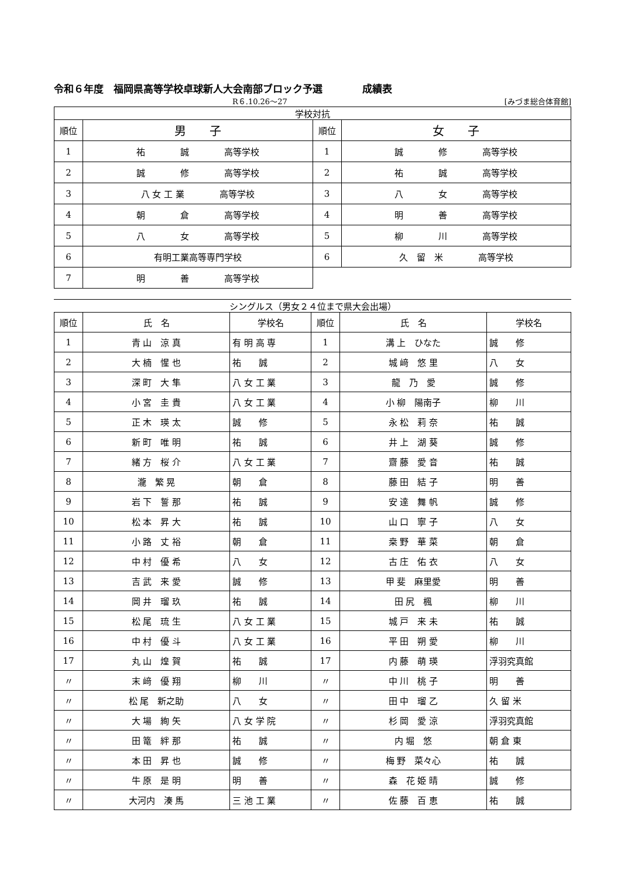令和６年度　福岡県高等学校卓球新人大会南部ブロック予選　　　　成績表
R６.10.26～27 [みづま総合体育館]
| 学校対抗 | | | |
| --- | --- | --- | --- |
| 順位 | 男 子 | 順位 | 女 子 |
| 1 | 祐 誠 高等学校 | 1 | 誠 修 高等学校 |
| 2 | 誠 修 高等学校 | 2 | 祐 誠 高等学校 |
| 3 | 八 女 工 業 高等学校 | 3 | 八 女 高等学校 |
| 4 | 朝 倉 高等学校 | 4 | 明 善 高等学校 |
| 5 | 八 女 高等学校 | 5 | 柳 川 高等学校 |
| 6 | 有明工業高等専門学校 | 6 | 久 留 米 高等学校 |
| 7 | 明 善 高等学校 | | |
シングルス（男女２４位まで県大会出場）
| 順位 | 氏 名 | 学校名 | 順位 | 氏 名 | 学校名 |
| 1 | 青 山 涼 真 | 有 明 高 専 | 1 | 溝 上 ひなた | 誠 修 |
| 2 | 大 楠 惺 也 | 祐 誠 | 2 | 城 﨑 悠 里 | 八 女 |
| 3 | 深 町 大 隼 | 八 女 工 業 | 3 | 龍 乃 愛 | 誠 修 |
| 4 | 小 宮 圭 貴 | 八 女 工 業 | 4 | 小 柳 陽南子 | 柳 川 |
| 5 | 正 木 瑛 太 | 誠 修 | 5 | 永 松 莉 奈 | 祐 誠 |
| 6 | 新 町 唯 明 | 祐 誠 | 6 | 井 上 湖 葵 | 誠 修 |
| 7 | 緒 方 桜 介 | 八 女 工 業 | 7 | 齋 藤 愛 音 | 祐 誠 |
| 8 | 瀧 繁 晃 | 朝 倉 | 8 | 藤 田 結 子 | 明 善 |
| 9 | 岩 下 誓 那 | 祐 誠 | 9 | 安 達 舞 帆 | 誠 修 |
| 10 | 松 本 昇 大 | 祐 誠 | 10 | 山 口 寧 子 | 八 女 |
| 11 | 小 路 丈 裕 | 朝 倉 | 11 | 桒 野 華 菜 | 朝 倉 |
| 12 | 中 村 優 希 | 八 女 | 12 | 古 庄 佑 衣 | 八 女 |
| 13 | 吉 武 来 愛 | 誠 修 | 13 | 甲 斐 麻里愛 | 明 善 |
| 14 | 岡 井 瑠 玖 | 祐 誠 | 14 | 田 尻 楓 | 柳 川 |
| 15 | 松 尾 琉 生 | 八 女 工 業 | 15 | 城 戸 来 未 | 祐 誠 |
| 16 | 中 村 優 斗 | 八 女 工 業 | 16 | 平 田 朔 愛 | 柳 川 |
| 17 | 丸 山 煌 賀 | 祐 誠 | 17 | 内 藤 萌 瑛 | 浮羽究真館 |
| 〃 | 末 﨑 優 翔 | 柳 川 | 〃 | 中 川 桃 子 | 明 善 |
| 〃 | 松 尾 新之助 | 八 女 | 〃 | 田 中 瑠 乙 | 久 留 米 |
| 〃 | 大 場 絢 矢 | 八 女 学 院 | 〃 | 杉 岡 愛 涼 | 浮羽究真館 |
| 〃 | 田 篭 絆 那 | 祐 誠 | 〃 | 内 堀 悠 | 朝 倉 東 |
| 〃 | 本 田 昇 也 | 誠 修 | 〃 | 梅 野 菜々心 | 祐 誠 |
| 〃 | 牛 原 是 明 | 明 善 | 〃 | 森 花 姫 晴 | 誠 修 |
| 〃 | 大河内 湊 馬 | 三 池 工 業 | 〃 | 佐 藤 百 恵 | 祐 誠 |